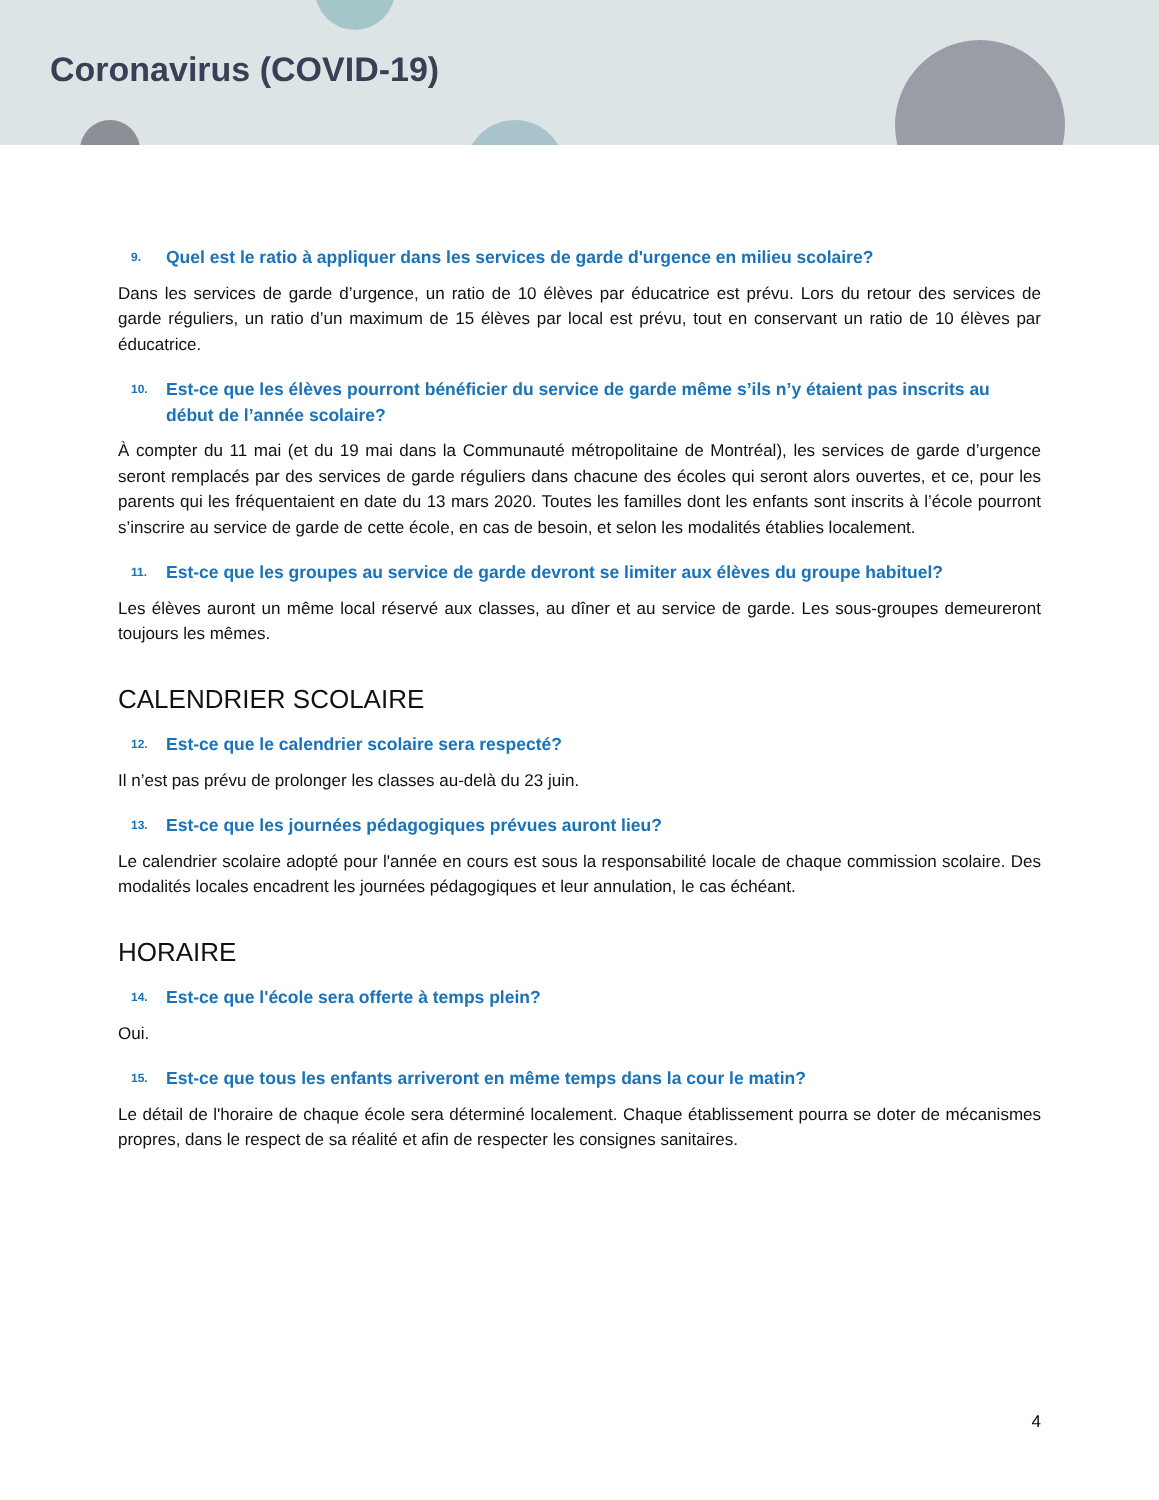Coronavirus (COVID-19)
9. Quel est le ratio à appliquer dans les services de garde d'urgence en milieu scolaire?
Dans les services de garde d’urgence, un ratio de 10 élèves par éducatrice est prévu. Lors du retour des services de garde réguliers, un ratio d’un maximum de 15 élèves par local est prévu, tout en conservant un ratio de 10 élèves par éducatrice.
10. Est-ce que les élèves pourront bénéficier du service de garde même s’ils n’y étaient pas inscrits au début de l’année scolaire?
À compter du 11 mai (et du 19 mai dans la Communauté métropolitaine de Montréal), les services de garde d’urgence seront remplacés par des services de garde réguliers dans chacune des écoles qui seront alors ouvertes, et ce, pour les parents qui les fréquentaient en date du 13 mars 2020. Toutes les familles dont les enfants sont inscrits à l’école pourront s’inscrire au service de garde de cette école, en cas de besoin, et selon les modalités établies localement.
11. Est-ce que les groupes au service de garde devront se limiter aux élèves du groupe habituel?
Les élèves auront un même local réservé aux classes, au dîner et au service de garde. Les sous-groupes demeureront toujours les mêmes.
CALENDRIER SCOLAIRE
12. Est-ce que le calendrier scolaire sera respecté?
Il n’est pas prévu de prolonger les classes au-delà du 23 juin.
13. Est-ce que les journées pédagogiques prévues auront lieu?
Le calendrier scolaire adopté pour l'année en cours est sous la responsabilité locale de chaque commission scolaire. Des modalités locales encadrent les journées pédagogiques et leur annulation, le cas échéant.
HORAIRE
14. Est-ce que l'école sera offerte à temps plein?
Oui.
15. Est-ce que tous les enfants arriveront en même temps dans la cour le matin?
Le détail de l'horaire de chaque école sera déterminé localement. Chaque établissement pourra se doter de mécanismes propres, dans le respect de sa réalité et afin de respecter les consignes sanitaires.
4